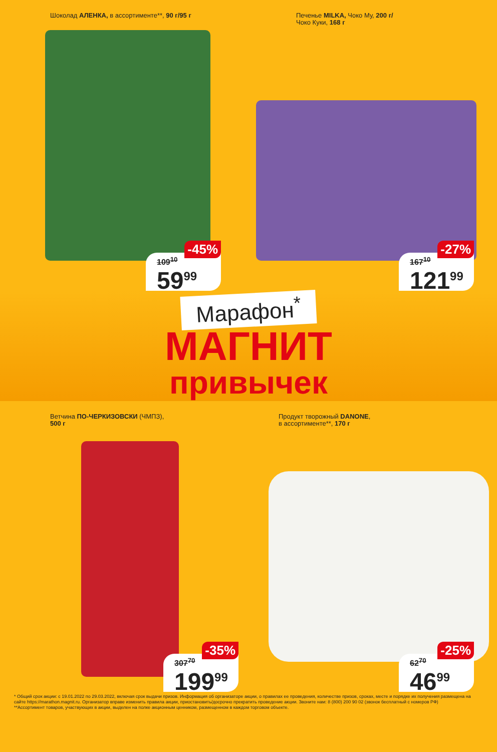Шоколад АЛЕНКА, в ассортименте**, 90 г/95 г
109<sup>10</sup>
59<sup>99</sup>
-45%
Печенье MILKA, Чоко Му, 200 г/
Чоко Куки, 168 г
167<sup>10</sup>
121<sup>99</sup>
-27%
Марафон<sup>*</sup>
МАГНИТ
привычек
Ветчина ПО-ЧЕРКИЗОВСКИ (ЧМПЗ),
500 г
307<sup>70</sup>
199<sup>99</sup>
-35%
Продукт творожный DANONE,
в ассортименте**, 170 г
62<sup>70</sup>
46<sup>99</sup>
-25%
* Общий срок акции: с 19.01.2022 по 29.03.2022, включая срок выдачи призов. Информация об организаторе акции, о правилах ее проведения, количестве призов, сроках, месте и порядке их получения размещена на сайте https://marathon.magnit.ru. Организатор вправе изменить правила акции, приостановить/досрочно прекратить проведение акции. Звоните нам: 8 (800) 200 90 02 (звонок бесплатный с номеров РФ)
**Ассортимент товаров, участвующих в акции, выделен на полке акционным ценником, размещенном в каждом торговом объекте.